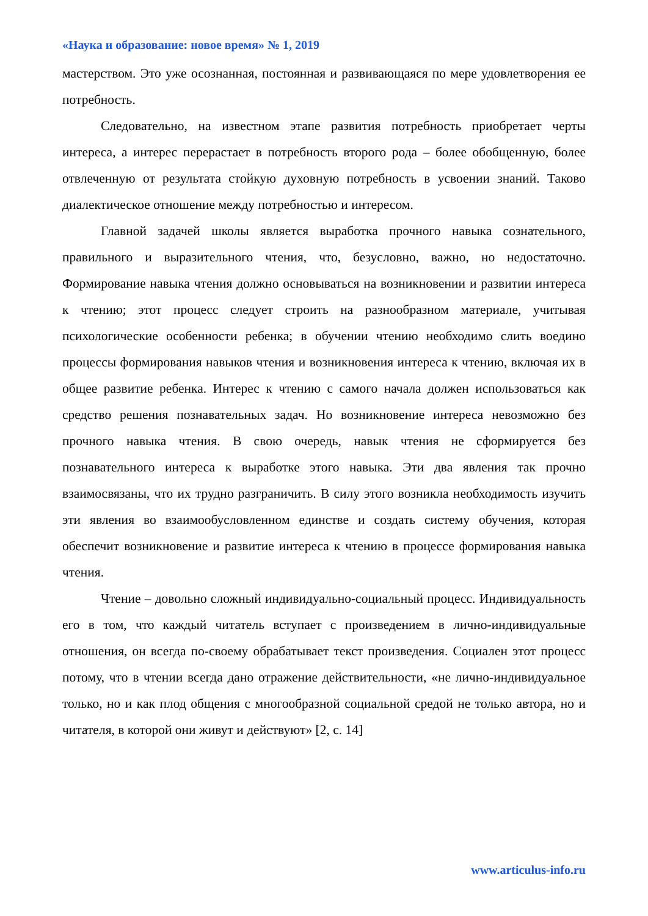«Наука и образование: новое время» № 1, 2019
мастерством. Это уже осознанная, постоянная и развивающаяся по мере удовлетворения ее потребность.
Следовательно, на известном этапе развития потребность приобретает черты интереса, а интерес перерастает в потребность второго рода – более обобщенную, более отвлеченную от результата стойкую духовную потребность в усвоении знаний. Таково диалектическое отношение между потребностью и интересом.
Главной задачей школы является выработка прочного навыка сознательного, правильного и выразительного чтения, что, безусловно, важно, но недостаточно. Формирование навыка чтения должно основываться на возникновении и развитии интереса к чтению; этот процесс следует строить на разнообразном материале, учитывая психологические особенности ребенка; в обучении чтению необходимо слить воедино процессы формирования навыков чтения и возникновения интереса к чтению, включая их в общее развитие ребенка. Интерес к чтению с самого начала должен использоваться как средство решения познавательных задач. Но возникновение интереса невозможно без прочного навыка чтения. В свою очередь, навык чтения не сформируется без познавательного интереса к выработке этого навыка. Эти два явления так прочно взаимосвязаны, что их трудно разграничить. В силу этого возникла необходимость изучить эти явления во взаимообусловленном единстве и создать систему обучения, которая обеспечит возникновение и развитие интереса к чтению в процессе формирования навыка чтения.
Чтение – довольно сложный индивидуально-социальный процесс. Индивидуальность его в том, что каждый читатель вступает с произведением в лично-индивидуальные отношения, он всегда по-своему обрабатывает текст произведения. Социален этот процесс потому, что в чтении всегда дано отражение действительности, «не лично-индивидуальное только, но и как плод общения с многообразной социальной средой не только автора, но и читателя, в которой они живут и действуют» [2, с. 14]
www.articulus-info.ru